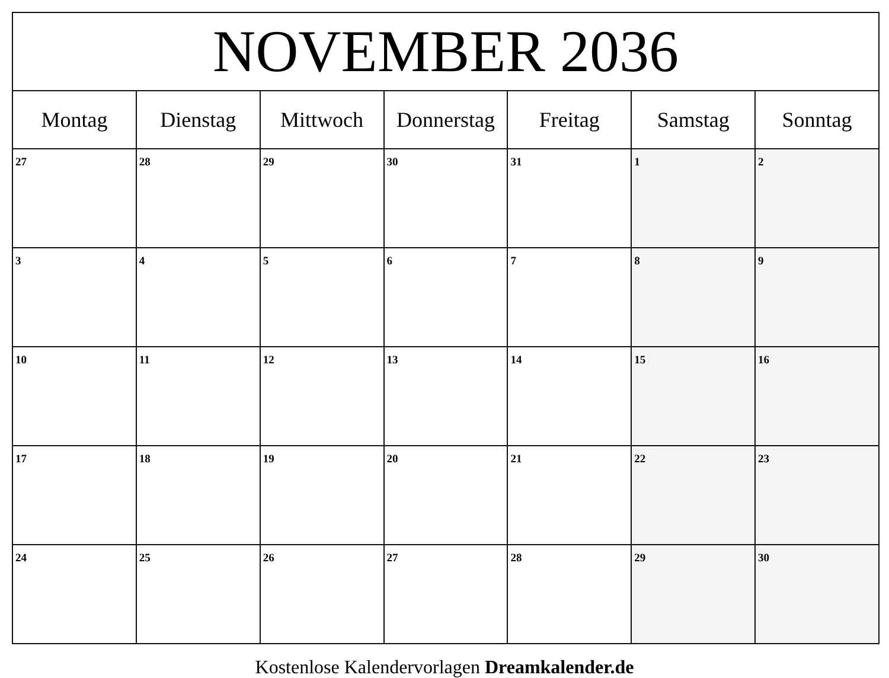| NOVEMBER 2036 | | | | | | |
| --- | --- | --- | --- | --- | --- | --- |
| Montag | Dienstag | Mittwoch | Donnerstag | Freitag | Samstag | Sonntag |
| 27 | 28 | 29 | 30 | 31 | 1 | 2 |
| 3 | 4 | 5 | 6 | 7 | 8 | 9 |
| 10 | 11 | 12 | 13 | 14 | 15 | 16 |
| 17 | 18 | 19 | 20 | 21 | 22 | 23 |
| 24 | 25 | 26 | 27 | 28 | 29 | 30 |
Kostenlose Kalendervorlagen Dreamkalender.de